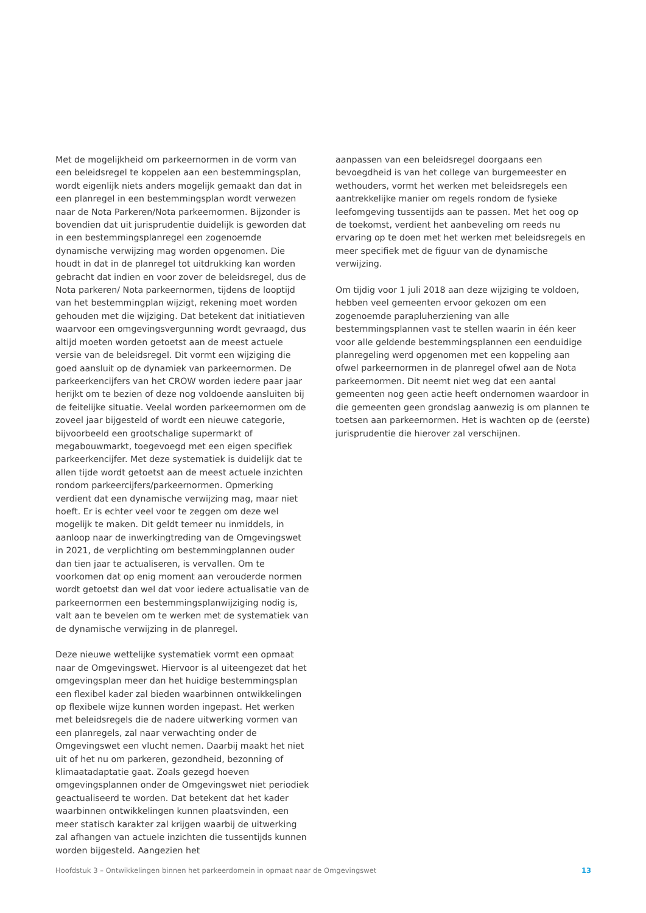Met de mogelijkheid om parkeernormen in de vorm van een beleidsregel te koppelen aan een bestemmingsplan, wordt eigenlijk niets anders mogelijk gemaakt dan dat in een planregel in een bestemmingsplan wordt verwezen naar de Nota Parkeren/Nota parkeernormen. Bijzonder is bovendien dat uit jurisprudentie duidelijk is geworden dat in een bestemmingsplanregel een zogenoemde dynamische verwijzing mag worden opgenomen. Die houdt in dat in de planregel tot uitdrukking kan worden gebracht dat indien en voor zover de beleidsregel, dus de Nota parkeren/ Nota parkeernormen, tijdens de looptijd van het bestemmingplan wijzigt, rekening moet worden gehouden met die wijziging. Dat betekent dat initiatieven waarvoor een omgevingsvergunning wordt gevraagd, dus altijd moeten worden getoetst aan de meest actuele versie van de beleidsregel. Dit vormt een wijziging die goed aansluit op de dynamiek van parkeernormen. De parkeerkencijfers van het CROW worden iedere paar jaar herijkt om te bezien of deze nog voldoende aansluiten bij de feitelijke situatie. Veelal worden parkeernormen om de zoveel jaar bijgesteld of wordt een nieuwe categorie, bijvoorbeeld een grootschalige supermarkt of megabouwmarkt, toegevoegd met een eigen specifiek parkeerkencijfer. Met deze systematiek is duidelijk dat te allen tijde wordt getoetst aan de meest actuele inzichten rondom parkeercijfers/parkeernormen. Opmerking verdient dat een dynamische verwijzing mag, maar niet hoeft. Er is echter veel voor te zeggen om deze wel mogelijk te maken. Dit geldt temeer nu inmiddels, in aanloop naar de inwerkingtreding van de Omgevingswet in 2021, de verplichting om bestemmingplannen ouder dan tien jaar te actualiseren, is vervallen. Om te voorkomen dat op enig moment aan verouderde normen wordt getoetst dan wel dat voor iedere actualisatie van de parkeernormen een bestemmingsplanwijziging nodig is, valt aan te bevelen om te werken met de systematiek van de dynamische verwijzing in de planregel.
Deze nieuwe wettelijke systematiek vormt een opmaat naar de Omgevingswet. Hiervoor is al uiteengezet dat het omgevingsplan meer dan het huidige bestemmingsplan een flexibel kader zal bieden waarbinnen ontwikkelingen op flexibele wijze kunnen worden ingepast. Het werken met beleidsregels die de nadere uitwerking vormen van een planregels, zal naar verwachting onder de Omgevingswet een vlucht nemen. Daarbij maakt het niet uit of het nu om parkeren, gezondheid, bezonning of klimaatadaptatie gaat. Zoals gezegd hoeven omgevingsplannen onder de Omgevingswet niet periodiek geactualiseerd te worden. Dat betekent dat het kader waarbinnen ontwikkelingen kunnen plaatsvinden, een meer statisch karakter zal krijgen waarbij de uitwerking zal afhangen van actuele inzichten die tussentijds kunnen worden bijgesteld. Aangezien het
aanpassen van een beleidsregel doorgaans een bevoegdheid is van het college van burgemeester en wethouders, vormt het werken met beleidsregels een aantrekkelijke manier om regels rondom de fysieke leefomgeving tussentijds aan te passen. Met het oog op de toekomst, verdient het aanbeveling om reeds nu ervaring op te doen met het werken met beleidsregels en meer specifiek met de figuur van de dynamische verwijzing.
Om tijdig voor 1 juli 2018 aan deze wijziging te voldoen, hebben veel gemeenten ervoor gekozen om een zogenoemde parapluherziening van alle bestemmingsplannen vast te stellen waarin in één keer voor alle geldende bestemmingsplannen een eenduidige planregeling werd opgenomen met een koppeling aan ofwel parkeernormen in de planregel ofwel aan de Nota parkeernormen. Dit neemt niet weg dat een aantal gemeenten nog geen actie heeft ondernomen waardoor in die gemeenten geen grondslag aanwezig is om plannen te toetsen aan parkeernormen. Het is wachten op de (eerste) jurisprudentie die hierover zal verschijnen.
Hoofdstuk 3 – Ontwikkelingen binnen het parkeerdomein in opmaat naar de Omgevingswet 13